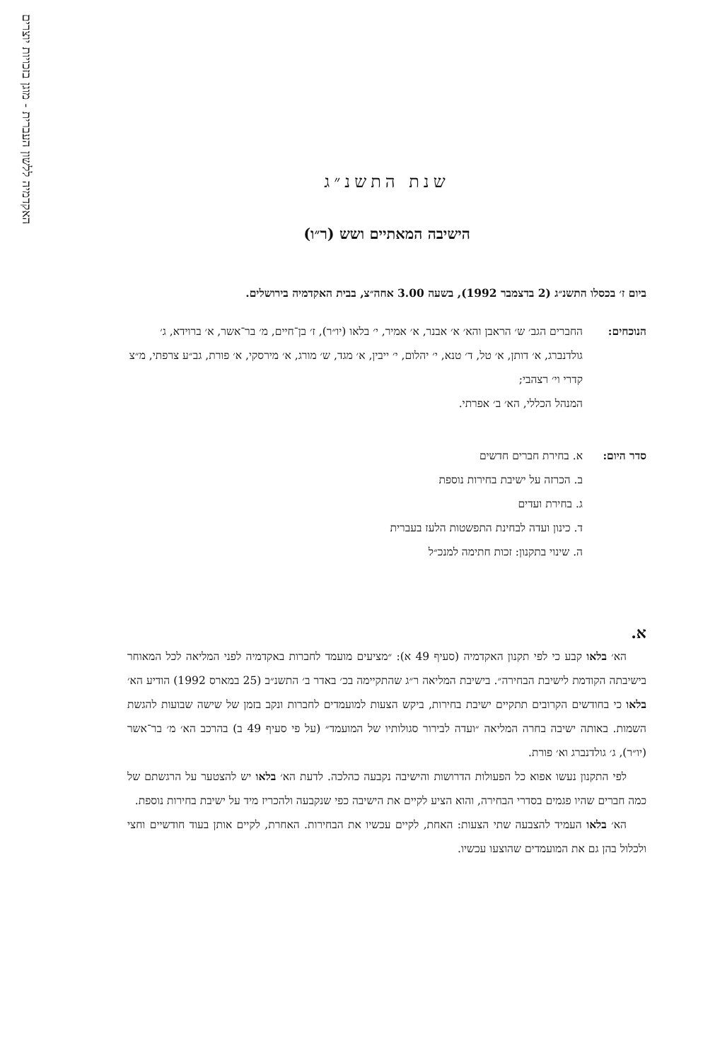האקדמיה ללשון העברית - מוגן בזכויות יוצרים
שנת התשנ״ג
הישיבה המאתיים ושש (ר״ו)
ביום ז׳ בכסלו התשנ״ג (2 בדצמבר 1992), בשעה 3.00 אחה״צ, בבית האקדמיה בירושלים.
הנוכחים: החברים הגב׳ ש׳ הראבן והא׳ א׳ אבנר, א׳ אמיר, י׳ בלאו (יו״ר), ז׳ בן־חיים, מ׳ בר־אשר, א׳ ברוידא, ג׳ גולדנברג, א׳ דותן, א׳ טל, ד׳ טנא, י׳ יהלום, י׳ ייבין, א׳ מגד, ש׳ מורג, א׳ מירסקי, א׳ פורת, גב״ע צרפתי, מ״צ קדרי וי׳ רצהבי;
המנהל הכללי, הא׳ ב׳ אפרתי.
סדר היום: א. בחירת חברים חדשים
ב. הכרזה על ישיבת בחירות נוספת
ג. בחירת ועדים
ד. כינון ועדה לבחינת התפשטות הלעז בעברית
ה. שינוי בתקנון: זכות חתימה למנכ״ל
א.
הא׳ בלאו קבע כי לפי תקנון האקדמיה (סעיף 49 א): ״מציעים מועמד לחברות באקדמיה לפני המליאה לכל המאוחר בישיבתה הקודמת לישיבת הבחירה״. בישיבת המליאה ר״ג שהתקיימה בכ׳ באדר ב׳ התשנ״ב (25 במארס 1992) הודיע הא׳ בלאו כי בחודשים הקרובים תתקיים ישיבת בחירות, ביקש הצעות למועמדים לחברות ונקב בזמן של שישה שבועות להגשת השמות. באותה ישיבה בחרה המליאה ״ועדה לבירור סגולותיו של המועמד״ (על פי סעיף 49 ב) בהרכב הא׳ מ׳ בר־אשר (יו״ר), ג׳ גולדנברג וא׳ פורת.
לפי התקנון נעשו אפוא כל הפעולות הדרושות והישיבה נקבעה כהלכה. לדעת הא׳ בלאו יש להצטער על הרגשתם של כמה חברים שהיו פגמים בסדרי הבחירה, והוא הציע לקיים את הישיבה כפי שנקבעה ולהכריז מיד על ישיבת בחירות נוספת.
הא׳ בלאו העמיד להצבעה שתי הצעות: האחת, לקיים עכשיו את הבחירות. האחרת, לקיים אותן בעוד חודשיים וחצי ולכלול בהן גם את המועמדים שהוצעו עכשיו.